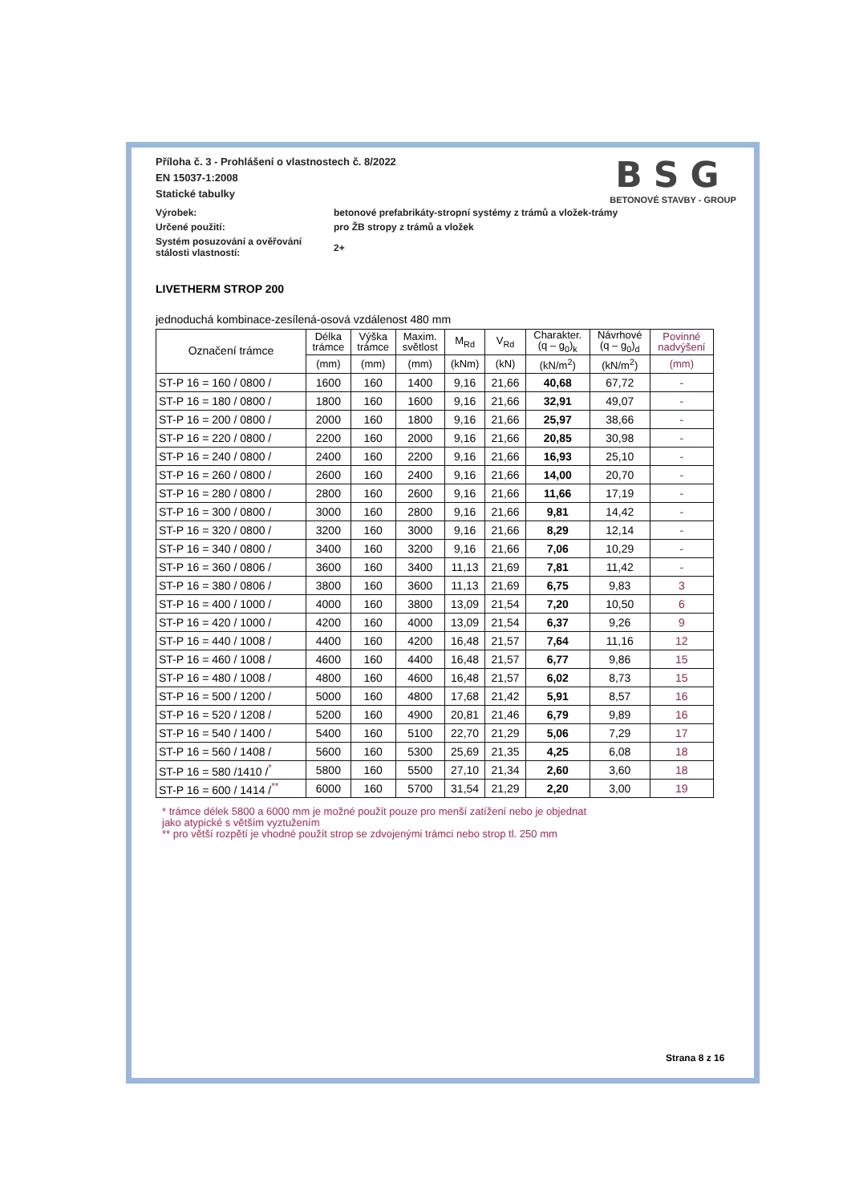BSG
BETONOVÉ STAVBY - GROUP
Příloha č. 3 - Prohlášení o vlastnostech č. 8/2022
EN 15037-1:2008
Statické tabulky
Výrobek:
betonové prefabrikáty-stropní systémy z trámů a vložek-trámy
Určené použití:
pro ŽB stropy z trámů a vložek
Systém posuzování a ověřování
stálosti vlastností:
2+
LIVETHERM STROP 200
jednoduchá kombinace-zesílená-osová vzdálenost 480 mm
| Označení trámce | Délka trámce | Výška trámce | Maxim. světlost | M<sub>Rd</sub> | V<sub>Rd</sub> | Charakter. (q – g<sub>0</sub>)<sub>k</sub> | Návrhové (q – g<sub>0</sub>)<sub>d</sub> | Povinné nadvýšení |
| --- | --- | --- | --- | --- | --- | --- | --- | --- |
| | (mm) | (mm) | (mm) | (kNm) | (kN) | (kN/m<sup>2</sup>) | (kN/m<sup>2</sup>) | (mm) |
| ST-P 16 = 160 / 0800 / | 1600 | 160 | 1400 | 9,16 | 21,66 | 40,68 | 67,72 | - |
| ST-P 16 = 180 / 0800 / | 1800 | 160 | 1600 | 9,16 | 21,66 | 32,91 | 49,07 | - |
| ST-P 16 = 200 / 0800 / | 2000 | 160 | 1800 | 9,16 | 21,66 | 25,97 | 38,66 | - |
| ST-P 16 = 220 / 0800 / | 2200 | 160 | 2000 | 9,16 | 21,66 | 20,85 | 30,98 | - |
| ST-P 16 = 240 / 0800 / | 2400 | 160 | 2200 | 9,16 | 21,66 | 16,93 | 25,10 | - |
| ST-P 16 = 260 / 0800 / | 2600 | 160 | 2400 | 9,16 | 21,66 | 14,00 | 20,70 | - |
| ST-P 16 = 280 / 0800 / | 2800 | 160 | 2600 | 9,16 | 21,66 | 11,66 | 17,19 | - |
| ST-P 16 = 300 / 0800 / | 3000 | 160 | 2800 | 9,16 | 21,66 | 9,81 | 14,42 | - |
| ST-P 16 = 320 / 0800 / | 3200 | 160 | 3000 | 9,16 | 21,66 | 8,29 | 12,14 | - |
| ST-P 16 = 340 / 0800 / | 3400 | 160 | 3200 | 9,16 | 21,66 | 7,06 | 10,29 | - |
| ST-P 16 = 360 / 0806 / | 3600 | 160 | 3400 | 11,13 | 21,69 | 7,81 | 11,42 | - |
| ST-P 16 = 380 / 0806 / | 3800 | 160 | 3600 | 11,13 | 21,69 | 6,75 | 9,83 | 3 |
| ST-P 16 = 400 / 1000 / | 4000 | 160 | 3800 | 13,09 | 21,54 | 7,20 | 10,50 | 6 |
| ST-P 16 = 420 / 1000 / | 4200 | 160 | 4000 | 13,09 | 21,54 | 6,37 | 9,26 | 9 |
| ST-P 16 = 440 / 1008 / | 4400 | 160 | 4200 | 16,48 | 21,57 | 7,64 | 11,16 | 12 |
| ST-P 16 = 460 / 1008 / | 4600 | 160 | 4400 | 16,48 | 21,57 | 6,77 | 9,86 | 15 |
| ST-P 16 = 480 / 1008 / | 4800 | 160 | 4600 | 16,48 | 21,57 | 6,02 | 8,73 | 15 |
| ST-P 16 = 500 / 1200 / | 5000 | 160 | 4800 | 17,68 | 21,42 | 5,91 | 8,57 | 16 |
| ST-P 16 = 520 / 1208 / | 5200 | 160 | 4900 | 20,81 | 21,46 | 6,79 | 9,89 | 16 |
| ST-P 16 = 540 / 1400 / | 5400 | 160 | 5100 | 22,70 | 21,29 | 5,06 | 7,29 | 17 |
| ST-P 16 = 560 / 1408 / | 5600 | 160 | 5300 | 25,69 | 21,35 | 4,25 | 6,08 | 18 |
| ST-P 16 = 580 /1410 /<sup>*</sup> | 5800 | 160 | 5500 | 27,10 | 21,34 | 2,60 | 3,60 | 18 |
| ST-P 16 = 600 / 1414 /<sup>**</sup> | 6000 | 160 | 5700 | 31,54 | 21,29 | 2,20 | 3,00 | 19 |
* trámce délek 5800 a 6000 mm je možné použít pouze pro menší zatížení nebo je objednat
jako atypické s větším vyztužením
** pro větší rozpětí je vhodné použít strop se zdvojenými trámci nebo strop tl. 250 mm
Strana 8 z 16